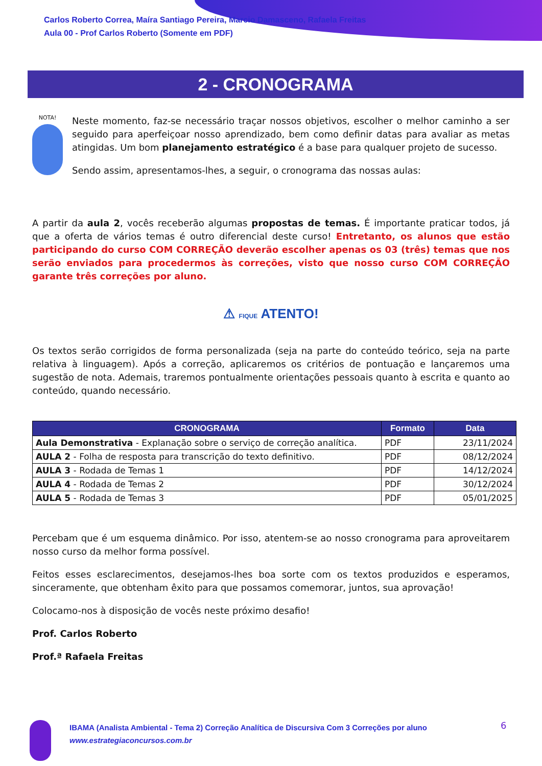Carlos Roberto Correa, Maíra Santiago Pereira, Marcio Damasceno, Rafaela Freitas
Aula 00 - Prof Carlos Roberto (Somente em PDF)
2 - CRONOGRAMA
NOTA!
Neste momento, faz-se necessário traçar nossos objetivos, escolher o melhor caminho a ser seguido para aperfeiçoar nosso aprendizado, bem como definir datas para avaliar as metas atingidas. Um bom planejamento estratégico é a base para qualquer projeto de sucesso.
Sendo assim, apresentamos-lhes, a seguir, o cronograma das nossas aulas:
A partir da aula 2, vocês receberão algumas propostas de temas. É importante praticar todos, já que a oferta de vários temas é outro diferencial deste curso! Entretanto, os alunos que estão participando do curso COM CORREÇÃO deverão escolher apenas os 03 (três) temas que nos serão enviados para procedermos às correções, visto que nosso curso COM CORREÇÃO garante três correções por aluno.
⚠ FIQUE ATENTO!
Os textos serão corrigidos de forma personalizada (seja na parte do conteúdo teórico, seja na parte relativa à linguagem). Após a correção, aplicaremos os critérios de pontuação e lançaremos uma sugestão de nota. Ademais, traremos pontualmente orientações pessoais quanto à escrita e quanto ao conteúdo, quando necessário.
| CRONOGRAMA | Formato | Data |
| --- | --- | --- |
| Aula Demonstrativa - Explanação sobre o serviço de correção analítica. | PDF | 23/11/2024 |
| AULA 2 - Folha de resposta para transcrição do texto definitivo. | PDF | 08/12/2024 |
| AULA 3 - Rodada de Temas 1 | PDF | 14/12/2024 |
| AULA 4 - Rodada de Temas 2 | PDF | 30/12/2024 |
| AULA 5 - Rodada de Temas 3 | PDF | 05/01/2025 |
Percebam que é um esquema dinâmico. Por isso, atentem-se ao nosso cronograma para aproveitarem nosso curso da melhor forma possível.
Feitos esses esclarecimentos, desejamos-lhes boa sorte com os textos produzidos e esperamos, sinceramente, que obtenham êxito para que possamos comemorar, juntos, sua aprovação!
Colocamo-nos à disposição de vocês neste próximo desafio!
Prof. Carlos Roberto
Prof.ª Rafaela Freitas
IBAMA (Analista Ambiental - Tema 2) Correção Analítica de Discursiva Com 3 Correções por aluno
www.estrategiaconcursos.com.br
6